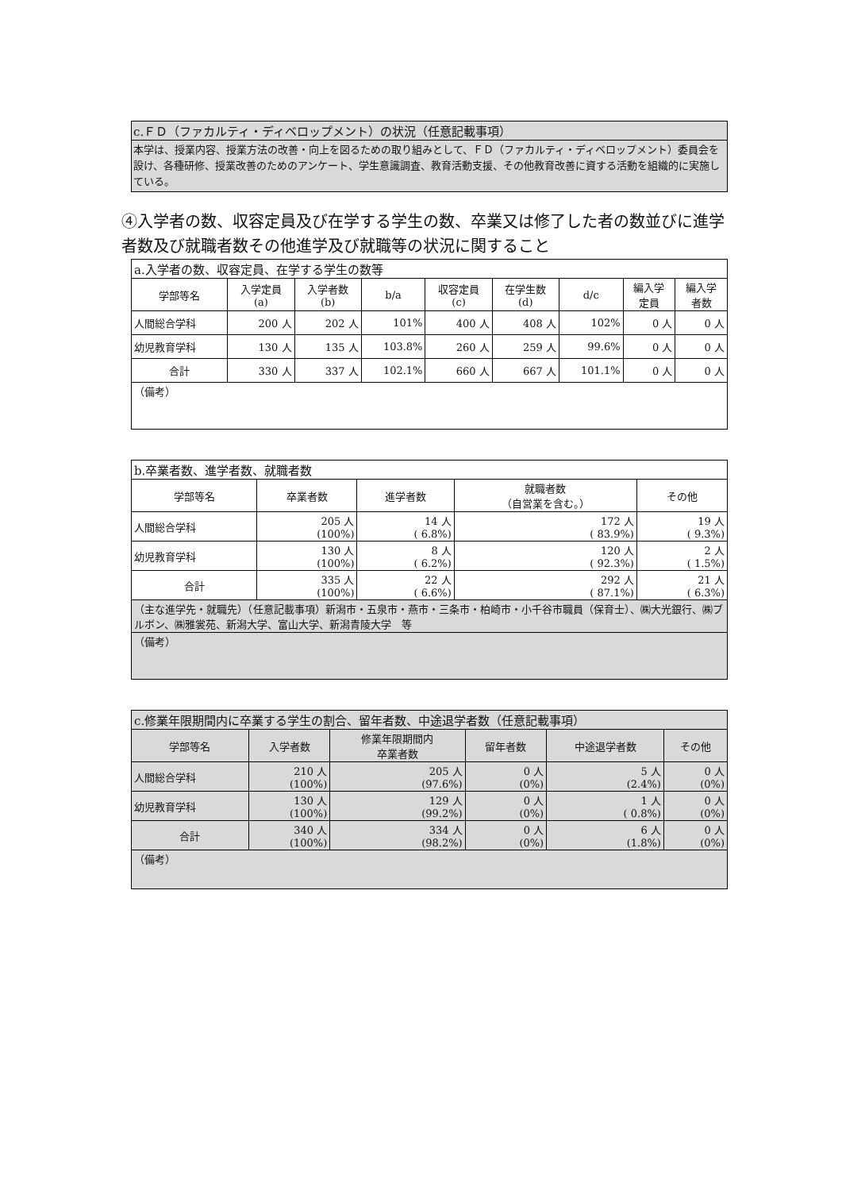c.ＦＤ（ファカルティ・ディベロップメント）の状況（任意記載事項）
本学は、授業内容、授業方法の改善・向上を図るための取り組みとして、ＦＤ（ファカルティ・ディベロップメント）委員会を設け、各種研修、授業改善のためのアンケート、学生意識調査、教育活動支援、その他教育改善に資する活動を組織的に実施している。
④入学者の数、収容定員及び在学する学生の数、卒業又は修了した者の数並びに進学者数及び就職者数その他進学及び就職等の状況に関すること
| a.入学者の数、収容定員、在学する学生の数等 | | | | | | | | |
| --- | --- | --- | --- | --- | --- | --- | --- | --- |
| 学部等名 | 入学定員 (a) | 入学者数 (b) | b/a | 収容定員 (c) | 在学生数 (d) | d/c | 編入学 定員 | 編入学 者数 |
| 人間総合学科 | 200 人 | 202 人 | 101% | 400 人 | 408 人 | 102% | 0 人 | 0 人 |
| 幼児教育学科 | 130 人 | 135 人 | 103.8% | 260 人 | 259 人 | 99.6% | 0 人 | 0 人 |
| 合計 | 330 人 | 337 人 | 102.1% | 660 人 | 667 人 | 101.1% | 0 人 | 0 人 |
| （備考） | | | | | | | | |
| b.卒業者数、進学者数、就職者数 | | | | |
| --- | --- | --- | --- | --- |
| 学部等名 | 卒業者数 | 進学者数 | 就職者数 （自営業を含む。） | その他 |
| 人間総合学科 | 205 人 (100%) | 14 人 ( 6.8%) | 172 人 ( 83.9%) | 19 人 ( 9.3%) |
| 幼児教育学科 | 130 人 (100%) | 8 人 ( 6.2%) | 120 人 ( 92.3%) | 2 人 ( 1.5%) |
| 合計 | 335 人 (100%) | 22 人 ( 6.6%) | 292 人 ( 87.1%) | 21 人 ( 6.3%) |
| （主な進学先・就職先）（任意記載事項）新潟市・五泉市・燕市・三条市・柏崎市・小千谷市職員（保育士）、㈱大光銀行、㈱ブルボン、㈱雅裳苑、新潟大学、富山大学、新潟青陵大学 等 | | | | |
| （備考） | | | | |
| c.修業年限期間内に卒業する学生の割合、留年者数、中途退学者数（任意記載事項） | | | | | |
| --- | --- | --- | --- | --- | --- |
| 学部等名 | 入学者数 | 修業年限期間内 卒業者数 | 留年者数 | 中途退学者数 | その他 |
| 人間総合学科 | 210 人 (100%) | 205 人 (97.6%) | 0 人 (0%) | 5 人 (2.4%) | 0 人 (0%) |
| 幼児教育学科 | 130 人 (100%) | 129 人 (99.2%) | 0 人 (0%) | 1 人 ( 0.8%) | 0 人 (0%) |
| 合計 | 340 人 (100%) | 334 人 (98.2%) | 0 人 (0%) | 6 人 (1.8%) | 0 人 (0%) |
| （備考） | | | | | |